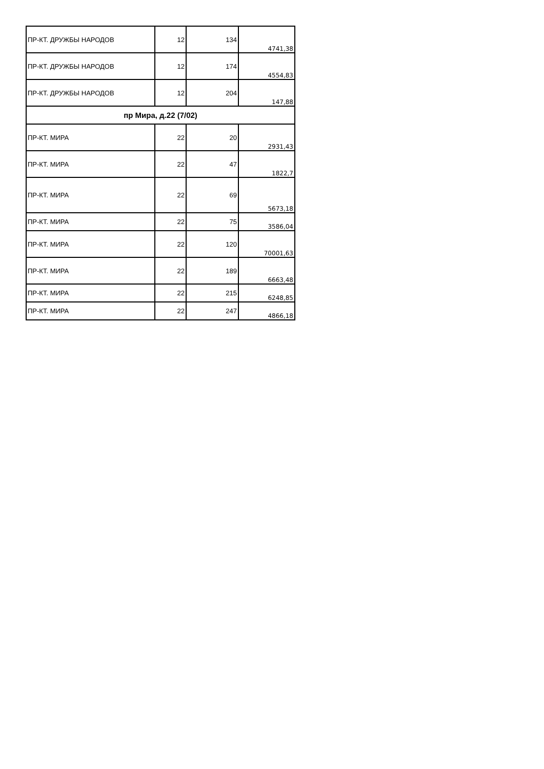| ПР-КТ. ДРУЖБЫ НАРОДОВ | 12 | 134 | 4741,38 |
| ПР-КТ. ДРУЖБЫ НАРОДОВ | 12 | 174 | 4554,83 |
| ПР-КТ. ДРУЖБЫ НАРОДОВ | 12 | 204 | 147,88 |
| пр Мира, д.22 (7/02) | | | |
| ПР-КТ. МИРА | 22 | 20 | 2931,43 |
| ПР-КТ. МИРА | 22 | 47 | 1822,7 |
| ПР-КТ. МИРА | 22 | 69 | 5673,18 |
| ПР-КТ. МИРА | 22 | 75 | 3586,04 |
| ПР-КТ. МИРА | 22 | 120 | 70001,63 |
| ПР-КТ. МИРА | 22 | 189 | 6663,48 |
| ПР-КТ. МИРА | 22 | 215 | 6248,85 |
| ПР-КТ. МИРА | 22 | 247 | 4866,18 |